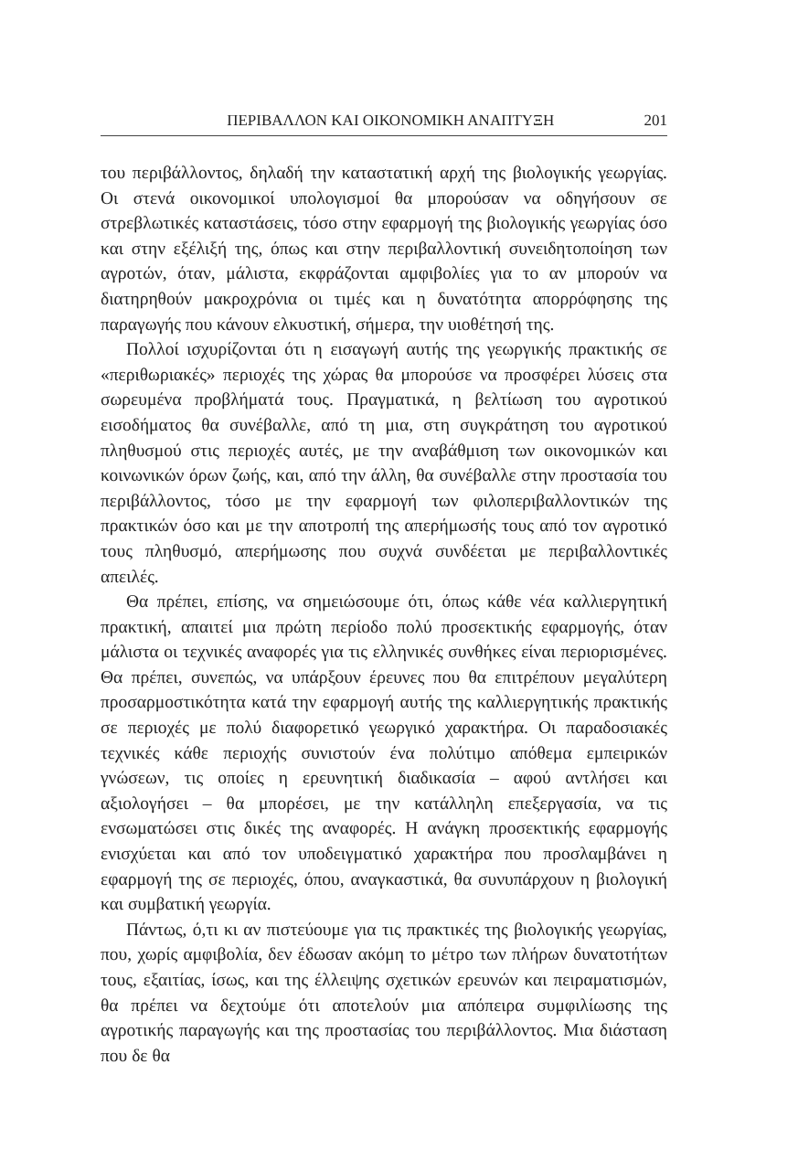ΠΕΡΙΒΑΛΛΟΝ ΚΑΙ ΟΙΚΟΝΟΜΙΚΗ ΑΝΑΠΤΥΞΗ 201
του περιβάλλοντος, δηλαδή την καταστατική αρχή της βιολογικής γεωργίας. Οι στενά οικονομικοί υπολογισμοί θα μπορούσαν να οδηγήσουν σε στρεβλωτικές καταστάσεις, τόσο στην εφαρμογή της βιολογικής γεωργίας όσο και στην εξέλιξή της, όπως και στην περιβαλλοντική συνειδητοποίηση των αγροτών, όταν, μάλιστα, εκφράζονται αμφιβολίες για το αν μπορούν να διατηρηθούν μακροχρόνια οι τιμές και η δυνατότητα απορρόφησης της παραγωγής που κάνουν ελκυστική, σήμερα, την υιοθέτησή της.
Πολλοί ισχυρίζονται ότι η εισαγωγή αυτής της γεωργικής πρακτικής σε «περιθωριακές» περιοχές της χώρας θα μπορούσε να προσφέρει λύσεις στα σωρευμένα προβλήματά τους. Πραγματικά, η βελτίωση του αγροτικού εισοδήματος θα συνέβαλλε, από τη μια, στη συγκράτηση του αγροτικού πληθυσμού στις περιοχές αυτές, με την αναβάθμιση των οικονομικών και κοινωνικών όρων ζωής, και, από την άλλη, θα συνέβαλλε στην προστασία του περιβάλλοντος, τόσο με την εφαρμογή των φιλοπεριβαλλοντικών της πρακτικών όσο και με την αποτροπή της απερήμωσής τους από τον αγροτικό τους πληθυσμό, απερήμωσης που συχνά συνδέεται με περιβαλλοντικές απειλές.
Θα πρέπει, επίσης, να σημειώσουμε ότι, όπως κάθε νέα καλλιεργητική πρακτική, απαιτεί μια πρώτη περίοδο πολύ προσεκτικής εφαρμογής, όταν μάλιστα οι τεχνικές αναφορές για τις ελληνικές συνθήκες είναι περιορισμένες. Θα πρέπει, συνεπώς, να υπάρξουν έρευνες που θα επιτρέπουν μεγαλύτερη προσαρμοστικότητα κατά την εφαρμογή αυτής της καλλιεργητικής πρακτικής σε περιοχές με πολύ διαφορετικό γεωργικό χαρακτήρα. Οι παραδοσιακές τεχνικές κάθε περιοχής συνιστούν ένα πολύτιμο απόθεμα εμπειρικών γνώσεων, τις οποίες η ερευνητική διαδικασία – αφού αντλήσει και αξιολογήσει – θα μπορέσει, με την κατάλληλη επεξεργασία, να τις ενσωματώσει στις δικές της αναφορές. Η ανάγκη προσεκτικής εφαρμογής ενισχύεται και από τον υποδειγματικό χαρακτήρα που προσλαμβάνει η εφαρμογή της σε περιοχές, όπου, αναγκαστικά, θα συνυπάρχουν η βιολογική και συμβατική γεωργία.
Πάντως, ό,τι κι αν πιστεύουμε για τις πρακτικές της βιολογικής γεωργίας, που, χωρίς αμφιβολία, δεν έδωσαν ακόμη το μέτρο των πλήρων δυνατοτήτων τους, εξαιτίας, ίσως, και της έλλειψης σχετικών ερευνών και πειραματισμών, θα πρέπει να δεχτούμε ότι αποτελούν μια απόπειρα συμφιλίωσης της αγροτικής παραγωγής και της προστασίας του περιβάλλοντος. Μια διάσταση που δε θα